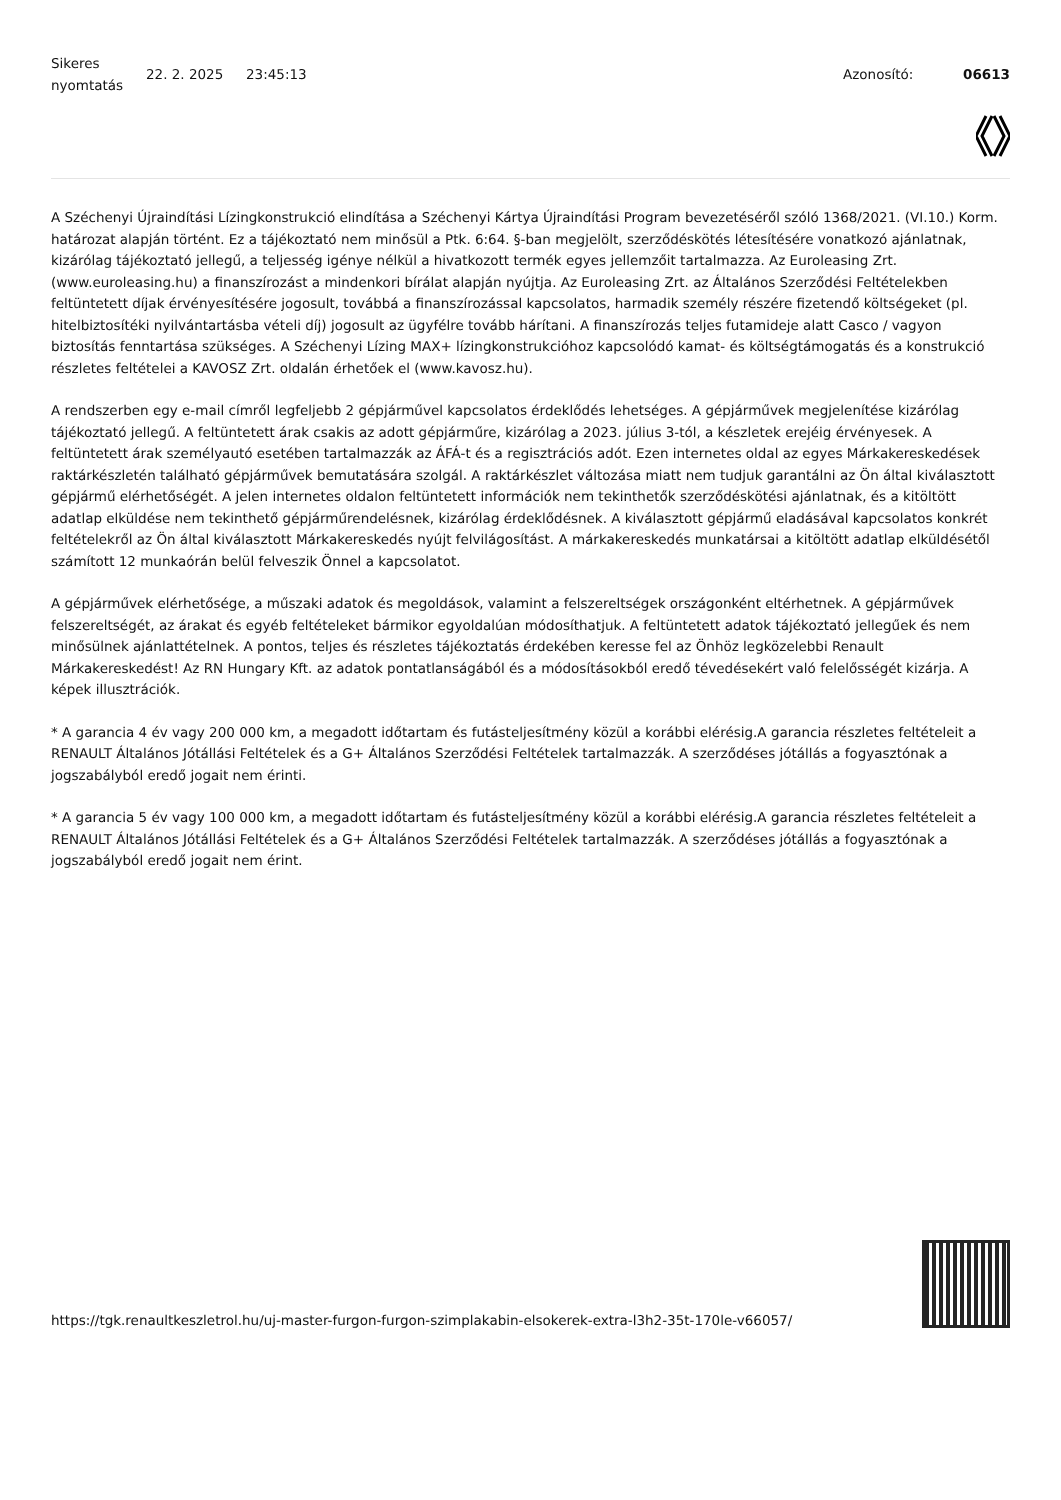Sikeres nyomtatás
22. 2. 2025 23:45:13 Azonosító: 06613
A Széchenyi Újraindítási Lízingkonstrukció elindítása a Széchenyi Kártya Újraindítási Program bevezetéséről szóló 1368/2021. (VI.10.) Korm. határozat alapján történt. Ez a tájékoztató nem minősül a Ptk. 6:64. §-ban megjelölt, szerződéskötés létesítésére vonatkozó ajánlatnak, kizárólag tájékoztató jellegű, a teljesség igénye nélkül a hivatkozott termék egyes jellemzőit tartalmazza. Az Euroleasing Zrt. (www.euroleasing.hu) a finanszírozást a mindenkori bírálat alapján nyújtja. Az Euroleasing Zrt. az Általános Szerződési Feltételekben feltüntetett díjak érvényesítésére jogosult, továbbá a finanszírozással kapcsolatos, harmadik személy részére fizetendő költségeket (pl. hitelbiztosítéki nyilvántartásba vételi díj) jogosult az ügyfélre tovább hárítani. A finanszírozás teljes futamideje alatt Casco / vagyon biztosítás fenntartása szükséges. A Széchenyi Lízing MAX+ lízingkonstrukcióhoz kapcsolódó kamat- és költségtámogatás és a konstrukció részletes feltételei a KAVOSZ Zrt. oldalán érhetőek el (www.kavosz.hu).
A rendszerben egy e-mail címről legfeljebb 2 gépjárművel kapcsolatos érdeklődés lehetséges. A gépjárművek megjelenítése kizárólag tájékoztató jellegű. A feltüntetett árak csakis az adott gépjárműre, kizárólag a 2023. július 3-tól, a készletek erejéig érvényesek. A feltüntetett árak személyautó esetében tartalmazzák az ÁFÁ-t és a regisztrációs adót. Ezen internetes oldal az egyes Márkakereskedések raktárkészletén található gépjárművek bemutatására szolgál. A raktárkészlet változása miatt nem tudjuk garantálni az Ön által kiválasztott gépjármű elérhetőségét. A jelen internetes oldalon feltüntetett információk nem tekinthetők szerződéskötési ajánlatnak, és a kitöltött adatlap elküldése nem tekinthető gépjárműrendelésnek, kizárólag érdeklődésnek. A kiválasztott gépjármű eladásával kapcsolatos konkrét feltételekről az Ön által kiválasztott Márkakereskedés nyújt felvilágosítást. A márkakereskedés munkatársai a kitöltött adatlap elküldésétől számított 12 munkaórán belül felveszik Önnel a kapcsolatot.
A gépjárművek elérhetősége, a műszaki adatok és megoldások, valamint a felszereltségek országonként eltérhetnek. A gépjárművek felszereltségét, az árakat és egyéb feltételeket bármikor egyoldalúan módosíthatjuk. A feltüntetett adatok tájékoztató jellegűek és nem minősülnek ajánlattételnek. A pontos, teljes és részletes tájékoztatás érdekében keresse fel az Önhöz legközelebbi Renault Márkakereskedést! Az RN Hungary Kft. az adatok pontatlanságából és a módosításokból eredő tévedésekért való felelősségét kizárja. A képek illusztrációk.
* A garancia 4 év vagy 200 000 km, a megadott időtartam és futásteljesítmény közül a korábbi elérésig.A garancia részletes feltételeit a RENAULT Általános Jótállási Feltételek és a G+ Általános Szerződési Feltételek tartalmazzák. A szerződéses jótállás a fogyasztónak a jogszabályból eredő jogait nem érinti.
* A garancia 5 év vagy 100 000 km, a megadott időtartam és futásteljesítmény közül a korábbi elérésig.A garancia részletes feltételeit a RENAULT Általános Jótállási Feltételek és a G+ Általános Szerződési Feltételek tartalmazzák. A szerződéses jótállás a fogyasztónak a jogszabályból eredő jogait nem érint.
https://tgk.renaultkeszletrol.hu/uj-master-furgon-furgon-szimplakabin-elsokerek-extra-l3h2-35t-170le-v66057/